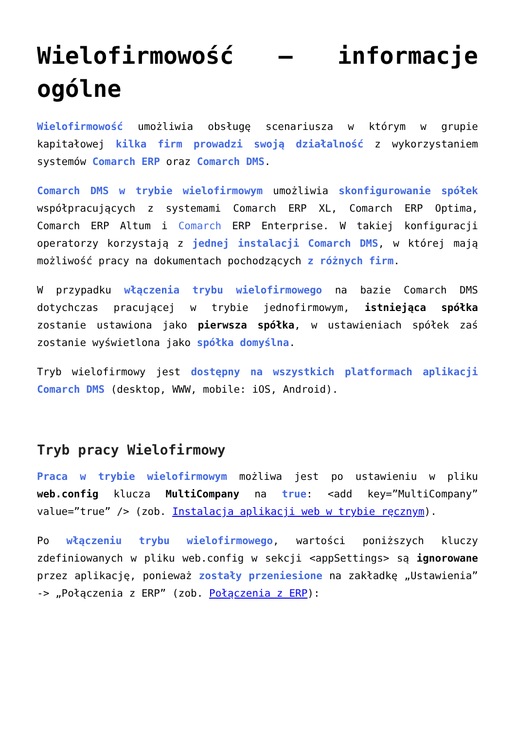Wielofirmowość – informacje ogólne
Wielofirmowość umożliwia obsługę scenariusza w którym w grupie kapitałowej kilka firm prowadzi swoją działalność z wykorzystaniem systemów Comarch ERP oraz Comarch DMS.
Comarch DMS w trybie wielofirmowym umożliwia skonfigurowanie spółek współpracujących z systemami Comarch ERP XL, Comarch ERP Optima, Comarch ERP Altum i Comarch ERP Enterprise. W takiej konfiguracji operatorzy korzystają z jednej instalacji Comarch DMS, w której mają możliwość pracy na dokumentach pochodzących z różnych firm.
W przypadku włączenia trybu wielofirmowego na bazie Comarch DMS dotychczas pracującej w trybie jednofirmowym, istniejąca spółka zostanie ustawiona jako pierwsza spółka, w ustawieniach spółek zaś zostanie wyświetlona jako spółka domyślna.
Tryb wielofirmowy jest dostępny na wszystkich platformach aplikacji Comarch DMS (desktop, WWW, mobile: iOS, Android).
Tryb pracy Wielofirmowy
Praca w trybie wielofirmowym możliwa jest po ustawieniu w pliku web.config klucza MultiCompany na true: <add key=”MultiCompany” value=”true” /> (zob. Instalacja aplikacji web w trybie ręcznym).
Po włączeniu trybu wielofirmowego, wartości poniższych kluczy zdefiniowanych w pliku web.config w sekcji <appSettings> są ignorowane przez aplikację, ponieważ zostały przeniesione na zakładkę „Ustawienia” -> „Połączenia z ERP” (zob. Połączenia z ERP):